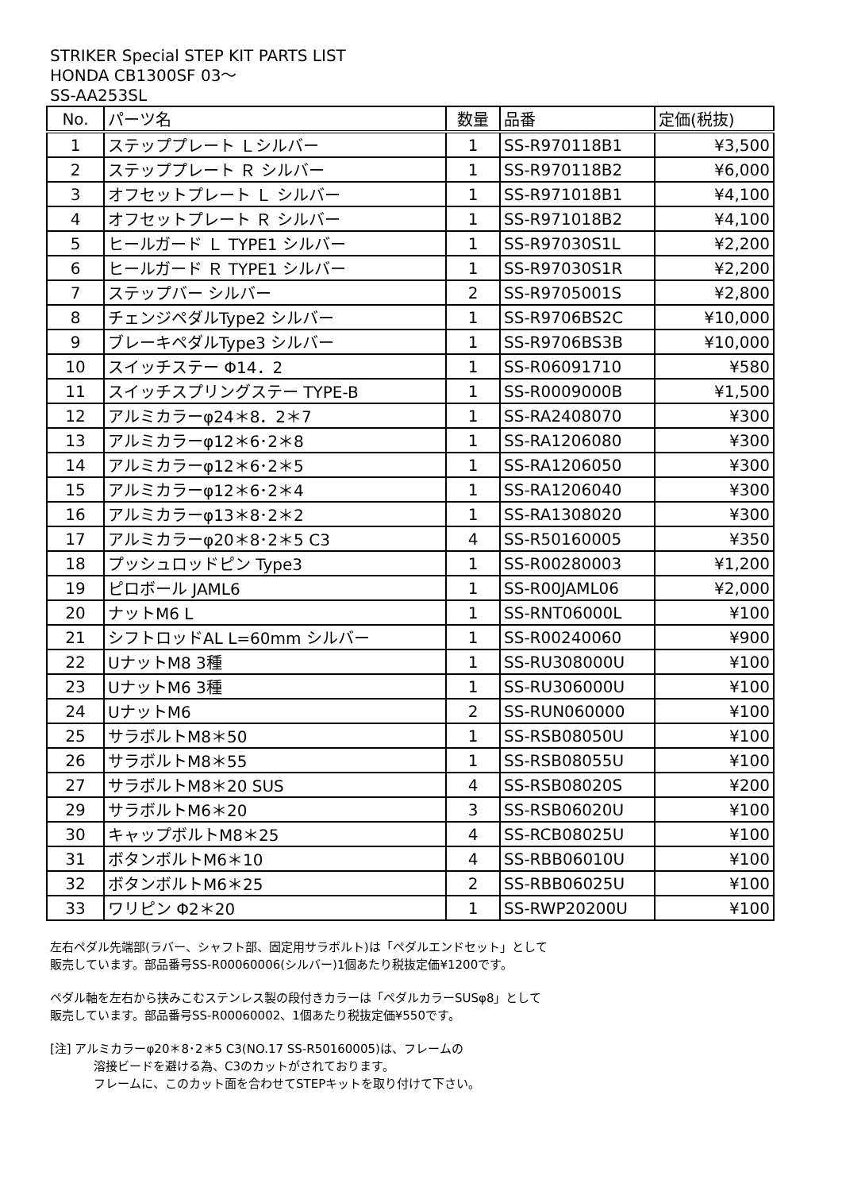STRIKER Special STEP KIT PARTS LIST
HONDA CB1300SF 03～
SS-AA253SL
| No. | パーツ名 | 数量 | 品番 | 定価(税抜) |
| --- | --- | --- | --- | --- |
| 1 | ステッププレート Ｌシルバー | 1 | SS-R970118B1 | ¥3,500 |
| 2 | ステッププレート Ｒ シルバー | 1 | SS-R970118B2 | ¥6,000 |
| 3 | オフセットプレート Ｌ シルバー | 1 | SS-R971018B1 | ¥4,100 |
| 4 | オフセットプレート Ｒ シルバー | 1 | SS-R971018B2 | ¥4,100 |
| 5 | ヒールガード Ｌ TYPE1 シルバー | 1 | SS-R97030S1L | ¥2,200 |
| 6 | ヒールガード Ｒ TYPE1 シルバー | 1 | SS-R97030S1R | ¥2,200 |
| 7 | ステップバー シルバー | 2 | SS-R9705001S | ¥2,800 |
| 8 | チェンジペダルType2 シルバー | 1 | SS-R9706BS2C | ¥10,000 |
| 9 | ブレーキペダルType3 シルバー | 1 | SS-R9706BS3B | ¥10,000 |
| 10 | スイッチステー Φ14．2 | 1 | SS-R06091710 | ¥580 |
| 11 | スイッチスプリングステー TYPE-B | 1 | SS-R0009000B | ¥1,500 |
| 12 | アルミカラーφ24＊8．2＊7 | 1 | SS-RA2408070 | ¥300 |
| 13 | アルミカラーφ12＊6･2＊8 | 1 | SS-RA1206080 | ¥300 |
| 14 | アルミカラーφ12＊6･2＊5 | 1 | SS-RA1206050 | ¥300 |
| 15 | アルミカラーφ12＊6･2＊4 | 1 | SS-RA1206040 | ¥300 |
| 16 | アルミカラーφ13＊8･2＊2 | 1 | SS-RA1308020 | ¥300 |
| 17 | アルミカラーφ20＊8･2＊5 C3 | 4 | SS-R50160005 | ¥350 |
| 18 | プッシュロッドピン Type3 | 1 | SS-R00280003 | ¥1,200 |
| 19 | ピロボール JAML6 | 1 | SS-R00JAML06 | ¥2,000 |
| 20 | ナットM6 L | 1 | SS-RNT06000L | ¥100 |
| 21 | シフトロッドAL L=60mm シルバー | 1 | SS-R00240060 | ¥900 |
| 22 | UナットM8 3種 | 1 | SS-RU308000U | ¥100 |
| 23 | UナットM6 3種 | 1 | SS-RU306000U | ¥100 |
| 24 | UナットM6 | 2 | SS-RUN060000 | ¥100 |
| 25 | サラボルトM8＊50 | 1 | SS-RSB08050U | ¥100 |
| 26 | サラボルトM8＊55 | 1 | SS-RSB08055U | ¥100 |
| 27 | サラボルトM8＊20 SUS | 4 | SS-RSB08020S | ¥200 |
| 29 | サラボルトM6＊20 | 3 | SS-RSB06020U | ¥100 |
| 30 | キャップボルトM8＊25 | 4 | SS-RCB08025U | ¥100 |
| 31 | ボタンボルトM6＊10 | 4 | SS-RBB06010U | ¥100 |
| 32 | ボタンボルトM6＊25 | 2 | SS-RBB06025U | ¥100 |
| 33 | ワリピン Φ2＊20 | 1 | SS-RWP20200U | ¥100 |
左右ペダル先端部(ラバー、シャフト部、固定用サラボルト)は「ペダルエンドセット」として
販売しています。部品番号SS-R00060006(シルバー)1個あたり税抜定価¥1200です。
ペダル軸を左右から挟みこむステンレス製の段付きカラーは「ペダルカラーSUSφ8」として
販売しています。部品番号SS-R00060002、1個あたり税抜定価¥550です。
[注] アルミカラーφ20＊8･2＊5 C3(NO.17 SS-R50160005)は、フレームの
溶接ビードを避ける為、C3のカットがされております。
フレームに、このカット面を合わせてSTEPキットを取り付けて下さい。